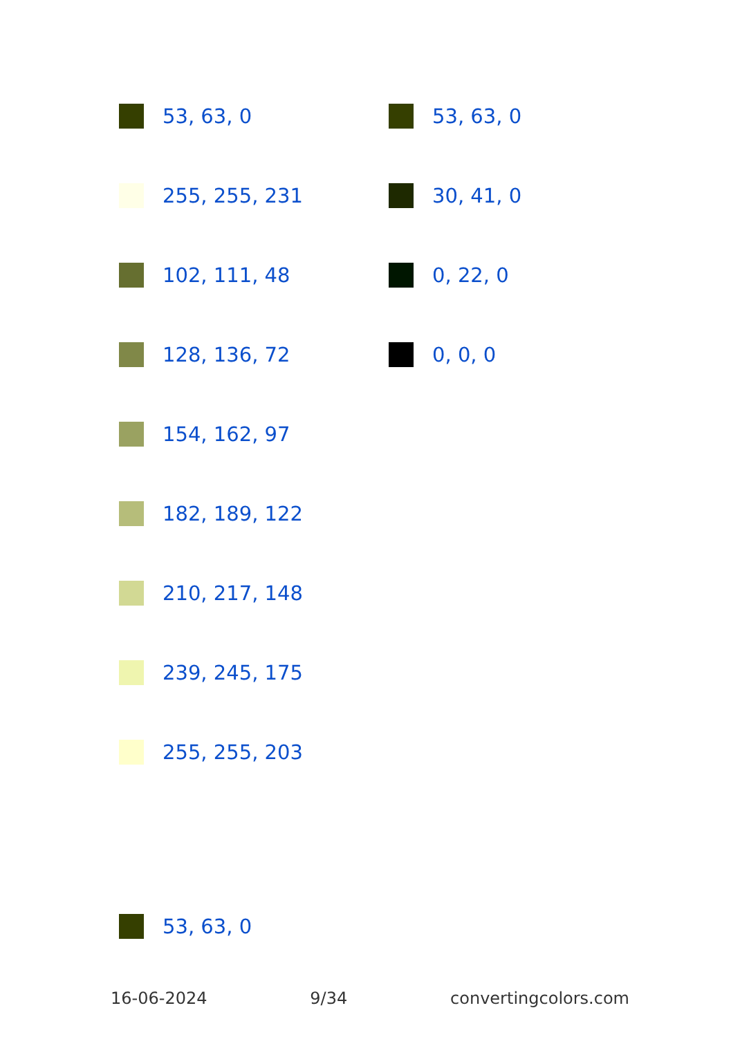53, 63, 0
255, 255, 231
102, 111, 48
128, 136, 72
154, 162, 97
182, 189, 122
210, 217, 148
239, 245, 175
255, 255, 203
53, 63, 0
30, 41, 0
0, 22, 0
0, 0, 0
53, 63, 0
16-06-2024 9/34 convertingcolors.com